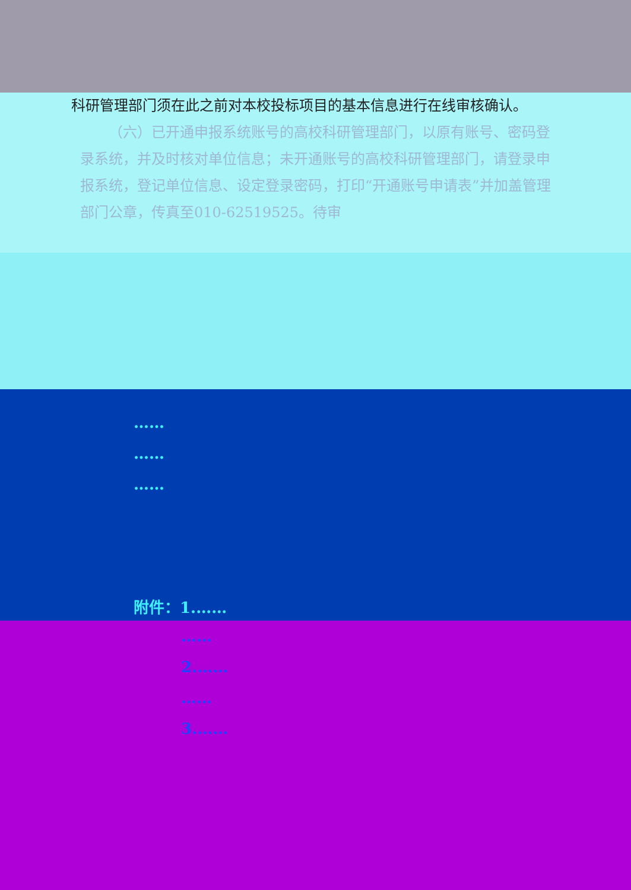科研管理部门须在此之前对本校投标项目的基本信息进行在线审核确认。
（六）已开通申报系统账号的高校科研管理部门，以原有账号、密码登录系统，并及时核对单位信息；未开通账号的高校科研管理部门，请登录申报系统，登记单位信息、设定登录密码，打印“开通账号申请表”并加盖管理部门公章，传真至010-62519525。待审
……
……
……
附件：1.……
……
2.……
……
3.……